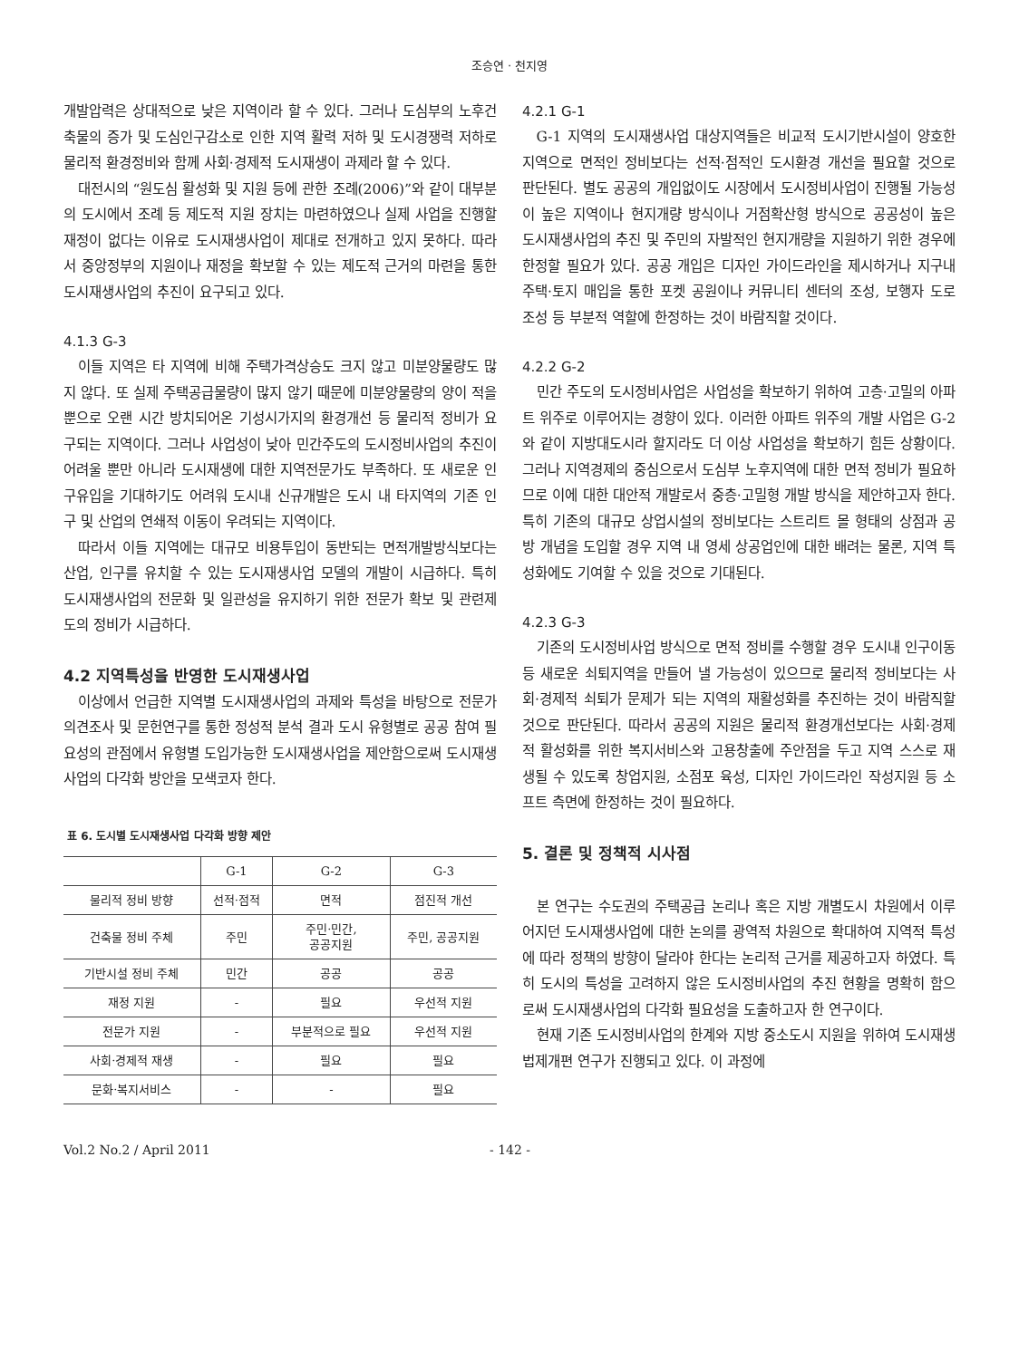조승연 · 천지영
개발압력은 상대적으로 낮은 지역이라 할 수 있다. 그러나 도심부의 노후건축물의 증가 및 도심인구감소로 인한 지역 활력 저하 및 도시경쟁력 저하로 물리적 환경정비와 함께 사회·경제적 도시재생이 과제라 할 수 있다.
대전시의 “원도심 활성화 및 지원 등에 관한 조례(2006)”와 같이 대부분의 도시에서 조례 등 제도적 지원 장치는 마련하였으나 실제 사업을 진행할 재정이 없다는 이유로 도시재생사업이 제대로 전개하고 있지 못하다. 따라서 중앙정부의 지원이나 재정을 확보할 수 있는 제도적 근거의 마련을 통한 도시재생사업의 추진이 요구되고 있다.
4.1.3 G-3
이들 지역은 타 지역에 비해 주택가격상승도 크지 않고 미분양물량도 많지 않다. 또 실제 주택공급물량이 많지 않기 때문에 미분양물량의 양이 적을 뿐으로 오랜 시간 방치되어온 기성시가지의 환경개선 등 물리적 정비가 요구되는 지역이다. 그러나 사업성이 낮아 민간주도의 도시정비사업의 추진이 어려울 뿐만 아니라 도시재생에 대한 지역전문가도 부족하다. 또 새로운 인구유입을 기대하기도 어려워 도시내 신규개발은 도시 내 타지역의 기존 인구 및 산업의 연쇄적 이동이 우려되는 지역이다.
따라서 이들 지역에는 대규모 비용투입이 동반되는 면적개발방식보다는 산업, 인구를 유치할 수 있는 도시재생사업 모델의 개발이 시급하다. 특히 도시재생사업의 전문화 및 일관성을 유지하기 위한 전문가 확보 및 관련제도의 정비가 시급하다.
4.2 지역특성을 반영한 도시재생사업
이상에서 언급한 지역별 도시재생사업의 과제와 특성을 바탕으로 전문가 의견조사 및 문헌연구를 통한 정성적 분석 결과 도시 유형별로 공공 참여 필요성의 관점에서 유형별 도입가능한 도시재생사업을 제안함으로써 도시재생사업의 다각화 방안을 모색코자 한다.
표 6. 도시별 도시재생사업 다각화 방향 제안
| | G-1 | G-2 | G-3 |
| --- | --- | --- | --- |
| 물리적 정비 방향 | 선적·점적 | 면적 | 점진적 개선 |
| 건축물 정비 주체 | 주민 | 주민·민간, 공공지원 | 주민, 공공지원 |
| 기반시설 정비 주체 | 민간 | 공공 | 공공 |
| 재정 지원 | - | 필요 | 우선적 지원 |
| 전문가 지원 | - | 부분적으로 필요 | 우선적 지원 |
| 사회·경제적 재생 | - | 필요 | 필요 |
| 문화·복지서비스 | - | - | 필요 |
4.2.1 G-1
G-1 지역의 도시재생사업 대상지역들은 비교적 도시기반시설이 양호한 지역으로 면적인 정비보다는 선적·점적인 도시환경 개선을 필요할 것으로 판단된다. 별도 공공의 개입없이도 시장에서 도시정비사업이 진행될 가능성이 높은 지역이나 현지개량 방식이나 거점확산형 방식으로 공공성이 높은 도시재생사업의 추진 및 주민의 자발적인 현지개량을 지원하기 위한 경우에 한정할 필요가 있다. 공공 개입은 디자인 가이드라인을 제시하거나 지구내 주택·토지 매입을 통한 포켓 공원이나 커뮤니티 센터의 조성, 보행자 도로 조성 등 부분적 역할에 한정하는 것이 바람직할 것이다.
4.2.2 G-2
민간 주도의 도시정비사업은 사업성을 확보하기 위하여 고층·고밀의 아파트 위주로 이루어지는 경향이 있다. 이러한 아파트 위주의 개발 사업은 G-2와 같이 지방대도시라 할지라도 더 이상 사업성을 확보하기 힘든 상황이다. 그러나 지역경제의 중심으로서 도심부 노후지역에 대한 면적 정비가 필요하므로 이에 대한 대안적 개발로서 중층·고밀형 개발 방식을 제안하고자 한다. 특히 기존의 대규모 상업시설의 정비보다는 스트리트 몰 형태의 상점과 공방 개념을 도입할 경우 지역 내 영세 상공업인에 대한 배려는 물론, 지역 특성화에도 기여할 수 있을 것으로 기대된다.
4.2.3 G-3
기존의 도시정비사업 방식으로 면적 정비를 수행할 경우 도시내 인구이동 등 새로운 쇠퇴지역을 만들어 낼 가능성이 있으므로 물리적 정비보다는 사회·경제적 쇠퇴가 문제가 되는 지역의 재활성화를 추진하는 것이 바람직할 것으로 판단된다. 따라서 공공의 지원은 물리적 환경개선보다는 사회·경제적 활성화를 위한 복지서비스와 고용창출에 주안점을 두고 지역 스스로 재생될 수 있도록 창업지원, 소점포 육성, 디자인 가이드라인 작성지원 등 소프트 측면에 한정하는 것이 필요하다.
5. 결론 및 정책적 시사점
본 연구는 수도권의 주택공급 논리나 혹은 지방 개별도시 차원에서 이루어지던 도시재생사업에 대한 논의를 광역적 차원으로 확대하여 지역적 특성에 따라 정책의 방향이 달라야 한다는 논리적 근거를 제공하고자 하였다. 특히 도시의 특성을 고려하지 않은 도시정비사업의 추진 현황을 명확히 함으로써 도시재생사업의 다각화 필요성을 도출하고자 한 연구이다.
현재 기존 도시정비사업의 한계와 지방 중소도시 지원을 위하여 도시재생 법제개편 연구가 진행되고 있다. 이 과정에
Vol.2 No.2 / April 2011 - 142 -